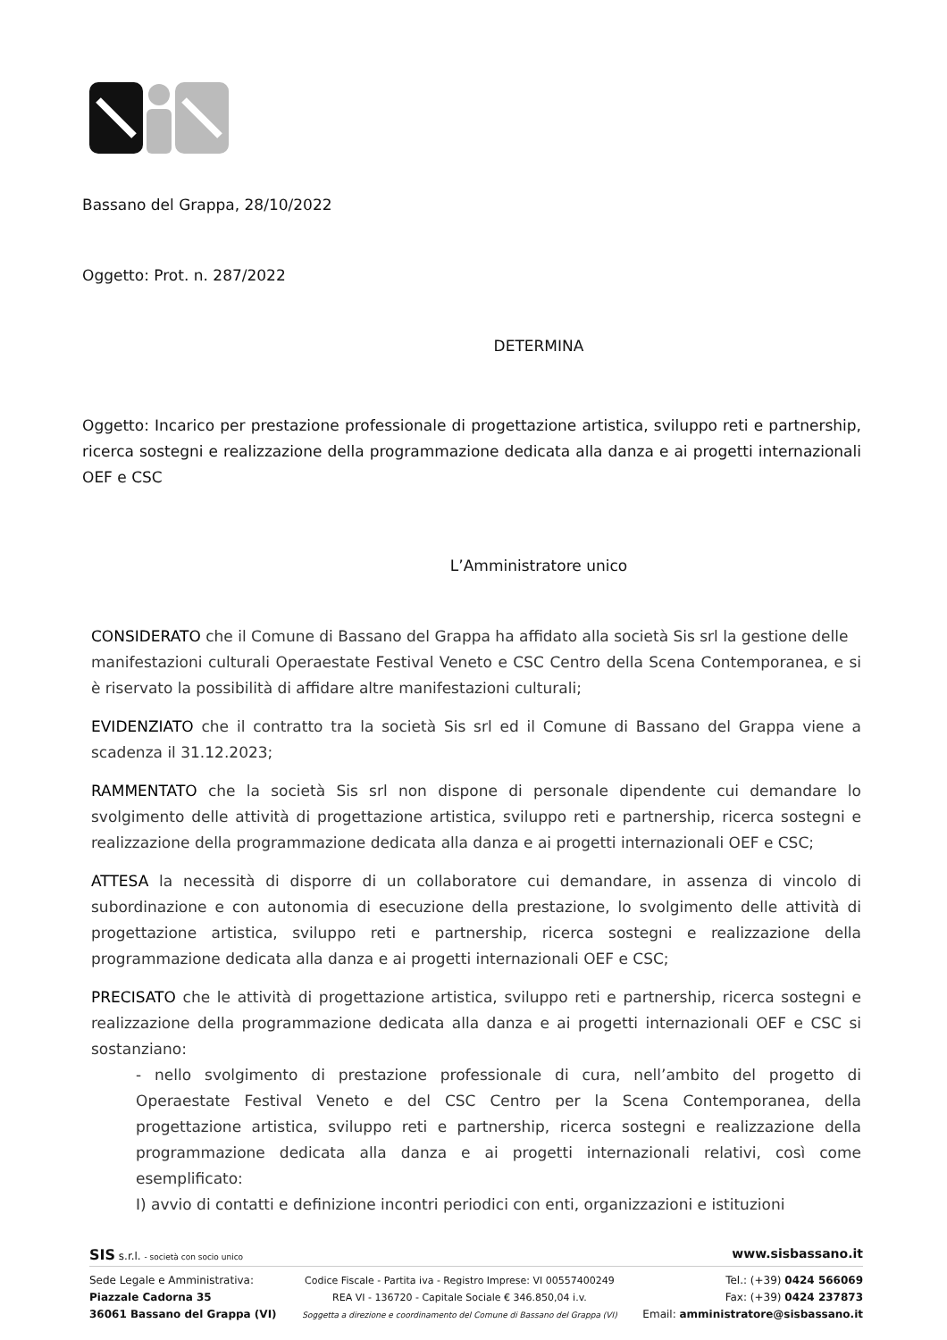Bassano del Grappa, 28/10/2022
Oggetto: Prot. n. 287/2022
DETERMINA
Oggetto: Incarico per prestazione professionale di progettazione artistica, sviluppo reti e partnership, ricerca sostegni e realizzazione della programmazione dedicata alla danza e ai progetti internazionali OEF e CSC
L’Amministratore unico
CONSIDERATO che il Comune di Bassano del Grappa ha affidato alla società Sis srl la gestione delle manifestazioni culturali Operaestate Festival Veneto e CSC Centro della Scena Contemporanea, e si è riservato la possibilità di affidare altre manifestazioni culturali;
EVIDENZIATO che il contratto tra la società Sis srl ed il Comune di Bassano del Grappa viene a scadenza il 31.12.2023;
RAMMENTATO che la società Sis srl non dispone di personale dipendente cui demandare lo svolgimento delle attività di progettazione artistica, sviluppo reti e partnership, ricerca sostegni e realizzazione della programmazione dedicata alla danza e ai progetti internazionali OEF e CSC;
ATTESA la necessità di disporre di un collaboratore cui demandare, in assenza di vincolo di subordinazione e con autonomia di esecuzione della prestazione, lo svolgimento delle attività di progettazione artistica, sviluppo reti e partnership, ricerca sostegni e realizzazione della programmazione dedicata alla danza e ai progetti internazionali OEF e CSC;
PRECISATO che le attività di progettazione artistica, sviluppo reti e partnership, ricerca sostegni e realizzazione della programmazione dedicata alla danza e ai progetti internazionali OEF e CSC si sostanziano:
- nello svolgimento di prestazione professionale di cura, nell’ambito del progetto di Operaestate Festival Veneto e del CSC Centro per la Scena Contemporanea, della progettazione artistica, sviluppo reti e partnership, ricerca sostegni e realizzazione della programmazione dedicata alla danza e ai progetti internazionali relativi, così come esemplificato:
I) avvio di contatti e definizione incontri periodici con enti, organizzazioni e istituzioni
SIS s.r.l. - società con socio unico www.sisbassano.it
Sede Legale e Amministrativa:
Piazzale Cadorna 35
36061 Bassano del Grappa (VI)
Codice Fiscale - Partita iva - Registro Imprese: VI 00557400249
REA VI - 136720 - Capitale Sociale € 346.850,04 i.v.
Soggetta a direzione e coordinamento del Comune di Bassano del Grappa (VI)
Tel.: (+39) 0424 566069
Fax: (+39) 0424 237873
Email: amministratore@sisbassano.it